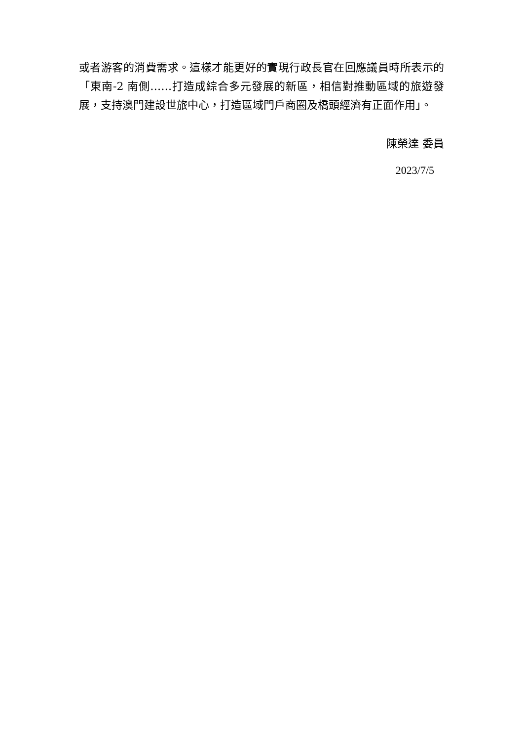或者游客的消費需求。這樣才能更好的實現行政長官在回應議員時所表示的「東南-2 南側……打造成綜合多元發展的新區，相信對推動區域的旅遊發展，支持澳門建設世旅中心，打造區域門戶商圈及橋頭經濟有正面作用」。
陳榮達 委員
2023/7/5